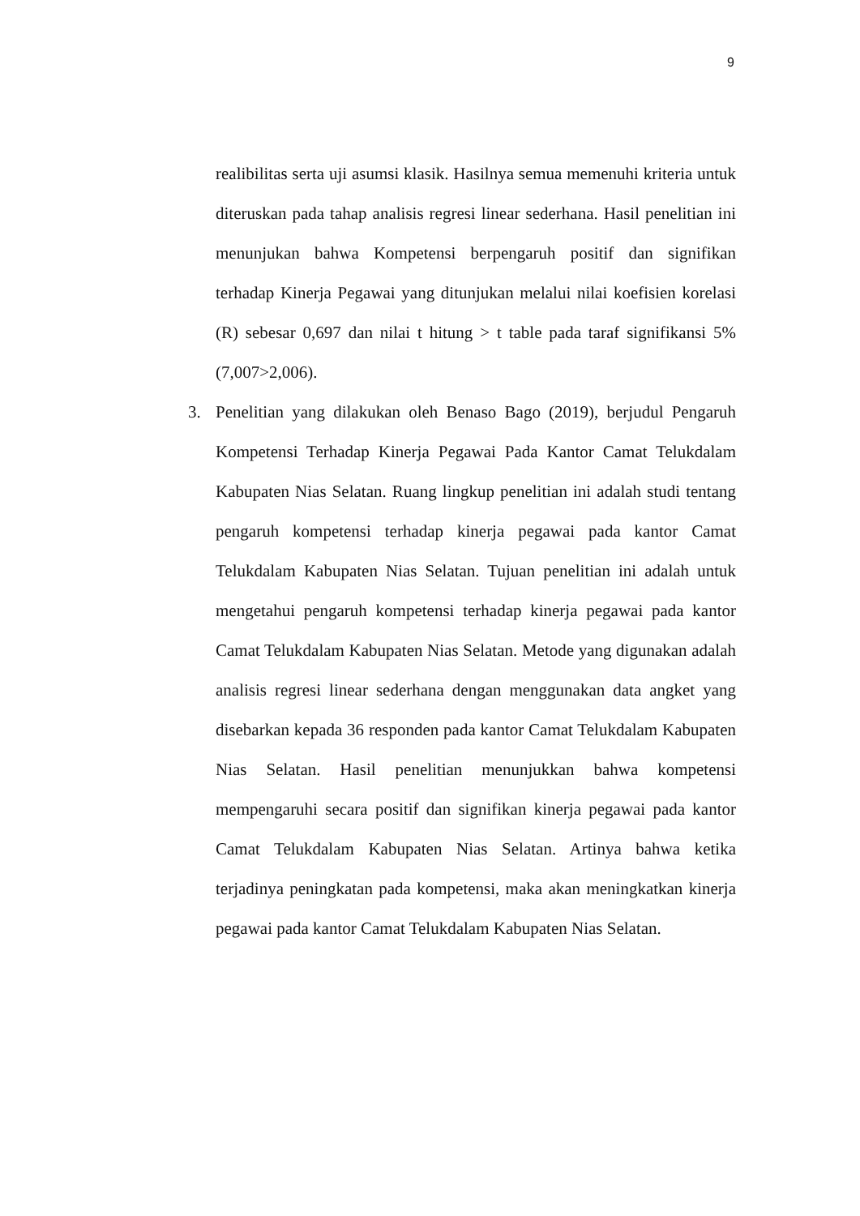9
realibilitas serta uji asumsi klasik. Hasilnya semua memenuhi kriteria untuk diteruskan pada tahap analisis regresi linear sederhana. Hasil penelitian ini menunjukan bahwa Kompetensi berpengaruh positif dan signifikan terhadap Kinerja Pegawai yang ditunjukan melalui nilai koefisien korelasi (R) sebesar 0,697 dan nilai t hitung > t table pada taraf signifikansi 5% (7,007>2,006).
3. Penelitian yang dilakukan oleh Benaso Bago (2019), berjudul Pengaruh Kompetensi Terhadap Kinerja Pegawai Pada Kantor Camat Telukdalam Kabupaten Nias Selatan. Ruang lingkup penelitian ini adalah studi tentang pengaruh kompetensi terhadap kinerja pegawai pada kantor Camat Telukdalam Kabupaten Nias Selatan. Tujuan penelitian ini adalah untuk mengetahui pengaruh kompetensi terhadap kinerja pegawai pada kantor Camat Telukdalam Kabupaten Nias Selatan. Metode yang digunakan adalah analisis regresi linear sederhana dengan menggunakan data angket yang disebarkan kepada 36 responden pada kantor Camat Telukdalam Kabupaten Nias Selatan. Hasil penelitian menunjukkan bahwa kompetensi mempengaruhi secara positif dan signifikan kinerja pegawai pada kantor Camat Telukdalam Kabupaten Nias Selatan. Artinya bahwa ketika terjadinya peningkatan pada kompetensi, maka akan meningkatkan kinerja pegawai pada kantor Camat Telukdalam Kabupaten Nias Selatan.